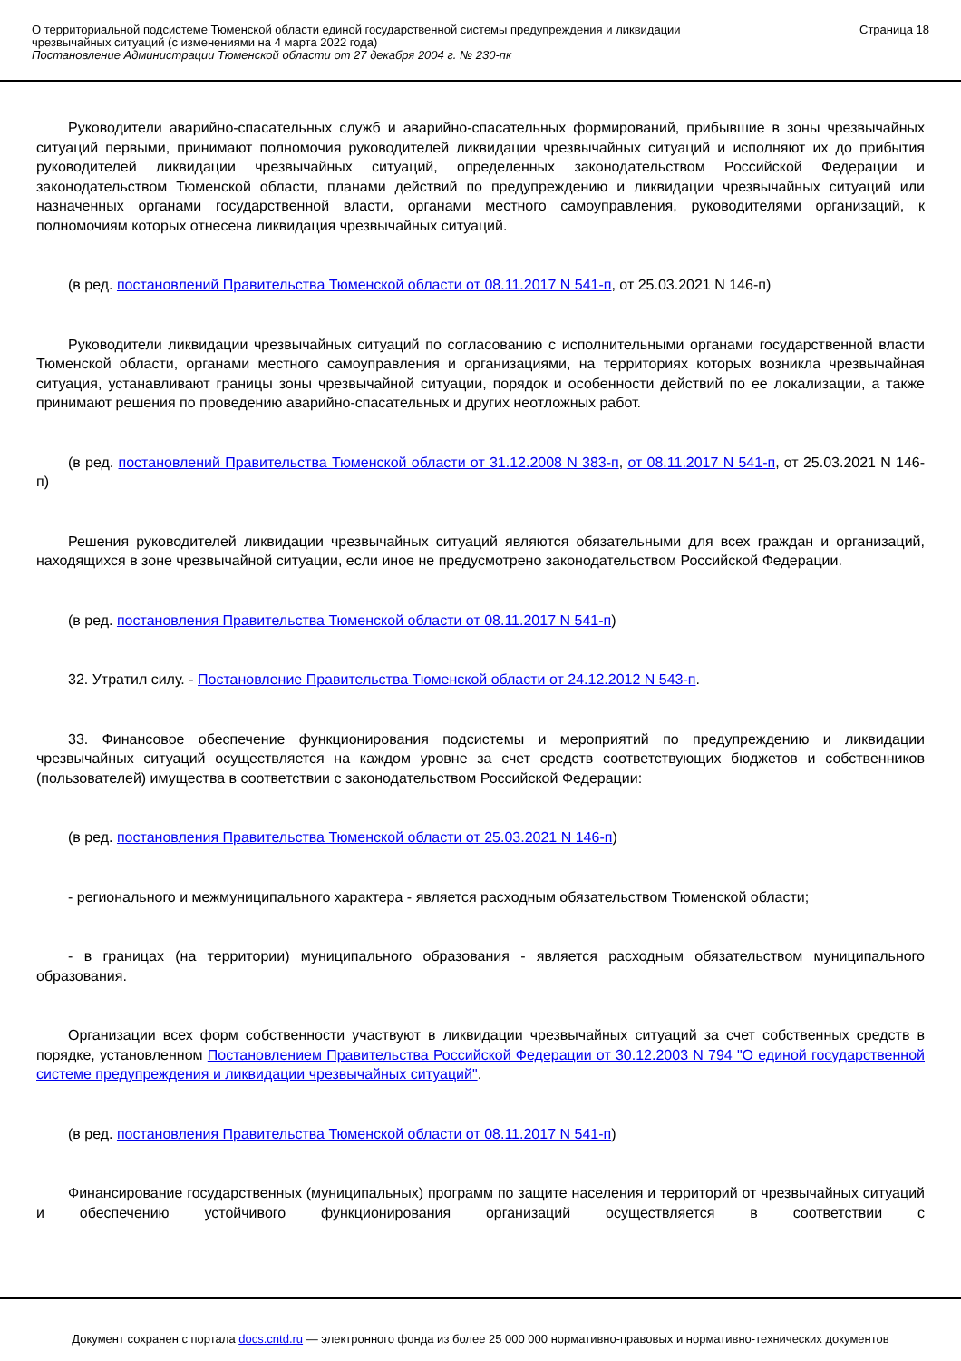О территориальной подсистеме Тюменской области единой государственной системы предупреждения и ликвидации чрезвычайных ситуаций (с изменениями на 4 марта 2022 года)
Постановление Администрации Тюменской области от 27 декабря 2004 г. № 230-пк
Страница 18
Руководители аварийно-спасательных служб и аварийно-спасательных формирований, прибывшие в зоны чрезвычайных ситуаций первыми, принимают полномочия руководителей ликвидации чрезвычайных ситуаций и исполняют их до прибытия руководителей ликвидации чрезвычайных ситуаций, определенных законодательством Российской Федерации и законодательством Тюменской области, планами действий по предупреждению и ликвидации чрезвычайных ситуаций или назначенных органами государственной власти, органами местного самоуправления, руководителями организаций, к полномочиям которых отнесена ликвидация чрезвычайных ситуаций.
(в ред. постановлений Правительства Тюменской области от 08.11.2017 N 541-п, от 25.03.2021 N 146-п)
Руководители ликвидации чрезвычайных ситуаций по согласованию с исполнительными органами государственной власти Тюменской области, органами местного самоуправления и организациями, на территориях которых возникла чрезвычайная ситуация, устанавливают границы зоны чрезвычайной ситуации, порядок и особенности действий по ее локализации, а также принимают решения по проведению аварийно-спасательных и других неотложных работ.
(в ред. постановлений Правительства Тюменской области от 31.12.2008 N 383-п, от 08.11.2017 N 541-п, от 25.03.2021 N 146-п)
Решения руководителей ликвидации чрезвычайных ситуаций являются обязательными для всех граждан и организаций, находящихся в зоне чрезвычайной ситуации, если иное не предусмотрено законодательством Российской Федерации.
(в ред. постановления Правительства Тюменской области от 08.11.2017 N 541-п)
32. Утратил силу. - Постановление Правительства Тюменской области от 24.12.2012 N 543-п.
33. Финансовое обеспечение функционирования подсистемы и мероприятий по предупреждению и ликвидации чрезвычайных ситуаций осуществляется на каждом уровне за счет средств соответствующих бюджетов и собственников (пользователей) имущества в соответствии с законодательством Российской Федерации:
(в ред. постановления Правительства Тюменской области от 25.03.2021 N 146-п)
- регионального и межмуниципального характера - является расходным обязательством Тюменской области;
- в границах (на территории) муниципального образования - является расходным обязательством муниципального образования.
Организации всех форм собственности участвуют в ликвидации чрезвычайных ситуаций за счет собственных средств в порядке, установленном Постановлением Правительства Российской Федерации от 30.12.2003 N 794 "О единой государственной системе предупреждения и ликвидации чрезвычайных ситуаций".
(в ред. постановления Правительства Тюменской области от 08.11.2017 N 541-п)
Финансирование государственных (муниципальных) программ по защите населения и территорий от чрезвычайных ситуаций и обеспечению устойчивого функционирования организаций осуществляется в соответствии с
Документ сохранен с портала docs.cntd.ru — электронного фонда из более 25 000 000 нормативно-правовых и нормативно-технических документов